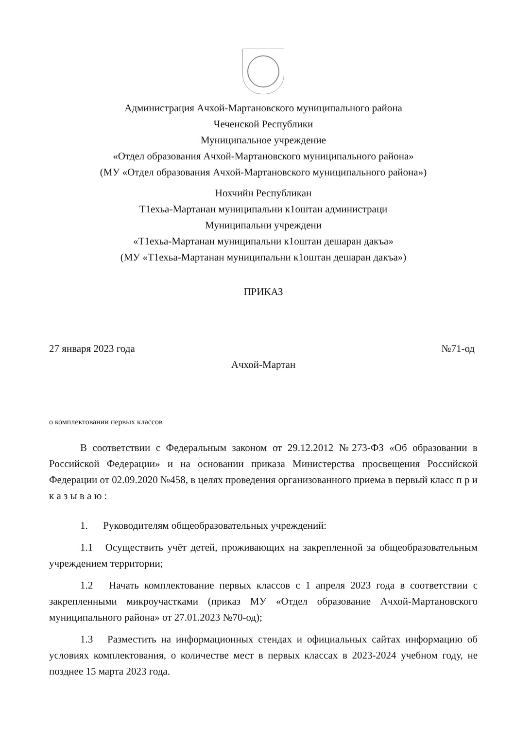Администрация Ачхой-Мартановского муниципального района
Чеченской Республики
Муниципальное учреждение
«Отдел образования Ачхой-Мартановского муниципального района»
(МУ «Отдел образования Ачхой-Мартановского муниципального района»)
Нохчийн Республикан
Т1ехьа-Мартанан муниципальни к1оштан администраци
Муниципальни учреждени
«Т1ехьа-Мартанан муниципальни к1оштан дешаран дакъа»
(МУ «Т1ехьа-Мартанан муниципальни к1оштан дешаран дакъа»)
ПРИКАЗ
27 января 2023 года №71-од
Ачхой-Мартан
о комплектовании первых классов
В соответствии с Федеральным законом от 29.12.2012 №273-ФЗ «Об образовании в Российской Федерации» и на основании приказа Министерства просвещения Российской Федерации от 02.09.2020 №458, в целях проведения организованного приема в первый класс п р и к а з ы в а ю :
1. Руководителям общеобразовательных учреждений:
1.1 Осуществить учёт детей, проживающих на закрепленной за общеобразовательным учреждением территории;
1.2 Начать комплектование первых классов с 1 апреля 2023 года в соответствии с закрепленными микроучастками (приказ МУ «Отдел образование Ачхой-Мартановского муниципального района» от 27.01.2023 №70-од);
1.3 Разместить на информационных стендах и официальных сайтах информацию об условиях комплектования, о количестве мест в первых классах в 2023-2024 учебном году, не позднее 15 марта 2023 года.